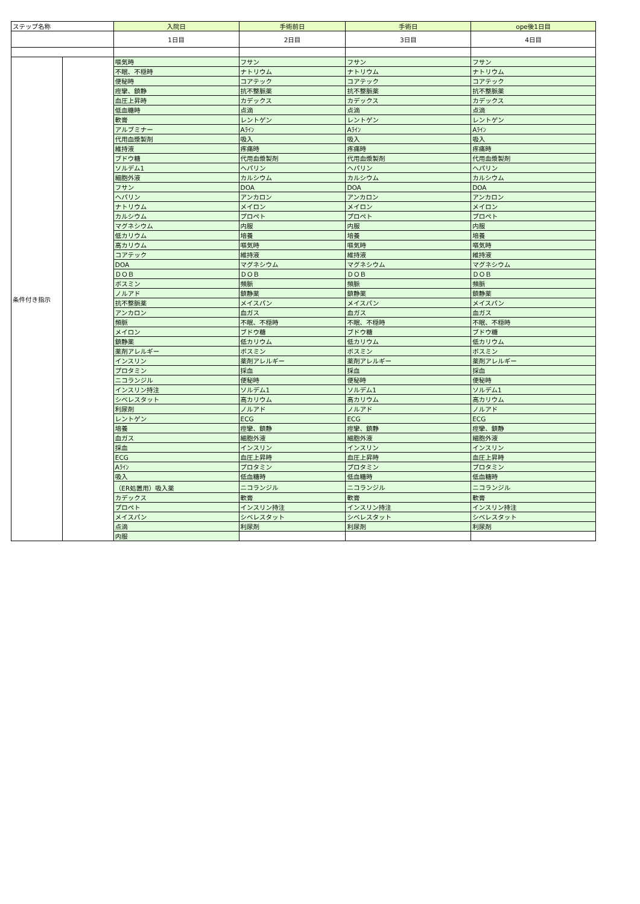| ステップ名称 | | 入院日 | 手術前日 | 手術日 | ope後1日目 |
| --- | --- | --- | --- | --- | --- |
| | | 1日目 | 2日目 | 3日目 | 4日目 |
| 条件付き指示 | | 嘔気時 | フサン | フサン | フサン |
| | | 不眠、不穏時 | ナトリウム | ナトリウム | ナトリウム |
| | | 便秘時 | コアテック | コアテック | コアテック |
| | | 痙攣、鎮静 | 抗不整脈薬 | 抗不整脈薬 | 抗不整脈薬 |
| | | 血圧上昇時 | カデックス | カデックス | カデックス |
| | | 低血糖時 | 点滴 | 点滴 | 点滴 |
| | | 軟膏 | レントゲン | レントゲン | レントゲン |
| | | アルブミナー | Aﾗｲﾝ | Aﾗｲﾝ | Aﾗｲﾝ |
| | | 代用血漿製剤 | 吸入 | 吸入 | 吸入 |
| | | 維持液 | 疼痛時 | 疼痛時 | 疼痛時 |
| | | ブドウ糖 | 代用血漿製剤 | 代用血漿製剤 | 代用血漿製剤 |
| | | ソルデム1 | ヘパリン | ヘパリン | ヘパリン |
| | | 細胞外液 | カルシウム | カルシウム | カルシウム |
| | | フサン | DOA | DOA | DOA |
| | | ヘパリン | アンカロン | アンカロン | アンカロン |
| | | ナトリウム | メイロン | メイロン | メイロン |
| | | カルシウム | プロペト | プロペト | プロペト |
| | | マグネシウム | 内服 | 内服 | 内服 |
| | | 低カリウム | 培養 | 培養 | 培養 |
| | | 高カリウム | 嘔気時 | 嘔気時 | 嘔気時 |
| | | コアテック | 維持液 | 維持液 | 維持液 |
| | | DOA | マグネシウム | マグネシウム | マグネシウム |
| | | ＤＯＢ | ＤＯＢ | ＤＯＢ | ＤＯＢ |
| | | ボスミン | 頻脈 | 頻脈 | 頻脈 |
| | | ノルアド | 鎮静薬 | 鎮静薬 | 鎮静薬 |
| | | 抗不整脈薬 | メイスパン | メイスパン | メイスパン |
| | | アンカロン | 血ガス | 血ガス | 血ガス |
| | | 頻脈 | 不眠、不穏時 | 不眠、不穏時 | 不眠、不穏時 |
| | | メイロン | ブドウ糖 | ブドウ糖 | ブドウ糖 |
| | | 鎮静薬 | 低カリウム | 低カリウム | 低カリウム |
| | | 薬剤アレルギー | ボスミン | ボスミン | ボスミン |
| | | インスリン | 薬剤アレルギー | 薬剤アレルギー | 薬剤アレルギー |
| | | プロタミン | 採血 | 採血 | 採血 |
| | | ニコランジル | 便秘時 | 便秘時 | 便秘時 |
| | | インスリン持注 | ソルデム1 | ソルデム1 | ソルデム1 |
| | | シベレスタット | 高カリウム | 高カリウム | 高カリウム |
| | | 利尿剤 | ノルアド | ノルアド | ノルアド |
| | | レントゲン | ECG | ECG | ECG |
| | | 培養 | 痙攣、鎮静 | 痙攣、鎮静 | 痙攣、鎮静 |
| | | 血ガス | 細胞外液 | 細胞外液 | 細胞外液 |
| | | 採血 | インスリン | インスリン | インスリン |
| | | ECG | 血圧上昇時 | 血圧上昇時 | 血圧上昇時 |
| | | Aﾗｲﾝ | プロタミン | プロタミン | プロタミン |
| | | 吸入 | 低血糖時 | 低血糖時 | 低血糖時 |
| | | （ER処置用）吸入薬 | ニコランジル | ニコランジル | ニコランジル |
| | | カデックス | 軟膏 | 軟膏 | 軟膏 |
| | | プロペト | インスリン持注 | インスリン持注 | インスリン持注 |
| | | メイスパン | シベレスタット | シベレスタット | シベレスタット |
| | | 点滴 | 利尿剤 | 利尿剤 | 利尿剤 |
| | | 内服 | | | |